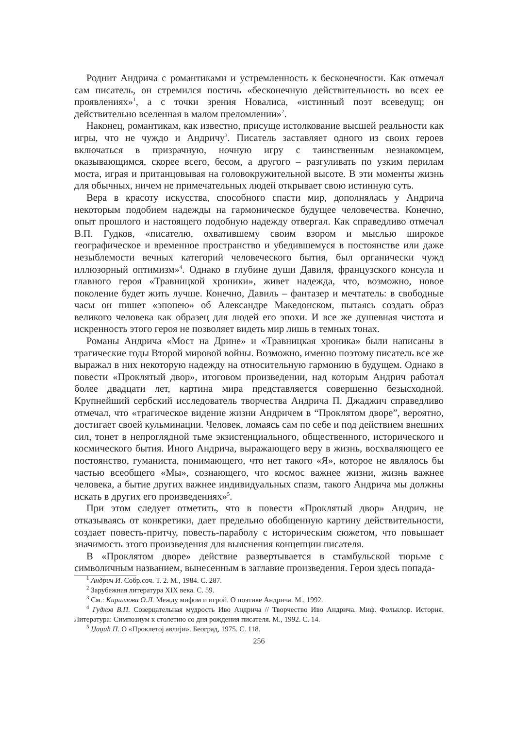Роднит Андрича с романтиками и устремленность к бесконечности. Как отмечал сам писатель, он стремился постичь «бесконечную действительность во всех ее проявлениях»<sup>1</sup>, а с точки зрения Новалиса, «истинный поэт всеведущ; он действительно вселенная в малом преломлении»<sup>2</sup>.
Наконец, романтикам, как известно, присуще истолкование высшей реальности как игры, что не чуждо и Андричу<sup>3</sup>. Писатель заставляет одного из своих героев включаться в призрачную, ночную игру с таинственным незнакомцем, оказывающимся, скорее всего, бесом, а другого – разгуливать по узким перилам моста, играя и пританцовывая на головокружительной высоте. В эти моменты жизнь для обычных, ничем не примечательных людей открывает свою истинную суть.
Вера в красоту искусства, способного спасти мир, дополнялась у Андрича некоторым подобием надежды на гармоническое будущее человечества. Конечно, опыт прошлого и настоящего подобную надежду отвергал. Как справедливо отмечал В.П. Гудков, «писателю, охватившему своим взором и мыслью широкое географическое и временное пространство и убедившемуся в постоянстве или даже незыблемости вечных категорий человеческого бытия, был органически чужд иллюзорный оптимизм»<sup>4</sup>. Однако в глубине души Давиля, французского консула и главного героя «Травницкой хроники», живет надежда, что, возможно, новое поколение будет жить лучше. Конечно, Давиль – фантазер и мечтатель: в свободные часы он пишет «эпопею» об Александре Македонском, пытаясь создать образ великого человека как образец для людей его эпохи. И все же душевная чистота и искренность этого героя не позволяет видеть мир лишь в темных тонах.
Романы Андрича «Мост на Дрине» и «Травницкая хроника» были написаны в трагические годы Второй мировой войны. Возможно, именно поэтому писатель все же выражал в них некоторую надежду на относительную гармонию в будущем. Однако в повести «Проклятый двор», итоговом произведении, над которым Андрич работал более двадцати лет, картина мира представляется совершенно безысходной. Крупнейший сербский исследователь творчества Андрича П. Джаджич справедливо отмечал, что «трагическое видение жизни Андричем в “Проклятом дворе”, вероятно, достигает своей кульминации. Человек, ломаясь сам по себе и под действием внешних сил, тонет в непроглядной тьме экзистенциального, общественного, исторического и космического бытия. Иного Андрича, выражающего веру в жизнь, восхваляющего ее постоянство, гуманиста, понимающего, что нет такого «Я», которое не являлось бы частью всеобщего «Мы», сознающего, что космос важнее жизни, жизнь важнее человека, а бытие других важнее индивидуальных спазм, такого Андрича мы должны искать в других его произведениях»<sup>5</sup>.
При этом следует отметить, что в повести «Проклятый двор» Андрич, не отказываясь от конкретики, дает предельно обобщенную картину действительности, создает повесть-притчу, повесть-параболу с историческим сюжетом, что повышает значимость этого произведения для выяснения концепции писателя.
В «Проклятом дворе» действие развертывается в стамбульской тюрьме с символичным названием, вынесенным в заглавие произведения. Герои здесь попада-
<sup>1</sup> Андрич И. Собр.соч. Т. 2. М., 1984. С. 287.
<sup>2</sup> Зарубежная литература XIX века. С. 59.
<sup>3</sup> См.: Кириллова О.Л. Между мифом и игрой. О поэтике Андрича. М., 1992.
<sup>4</sup> Гудков В.П. Созерцательная мудрость Иво Андрича // Творчество Иво Андрича. Миф. Фольклор. История. Литература: Симпозиум к столетию со дня рождения писателя. М., 1992. С. 14.
<sup>5</sup> Џаџић П. О «Проклетој авлији». Београд, 1975. С. 118.
256